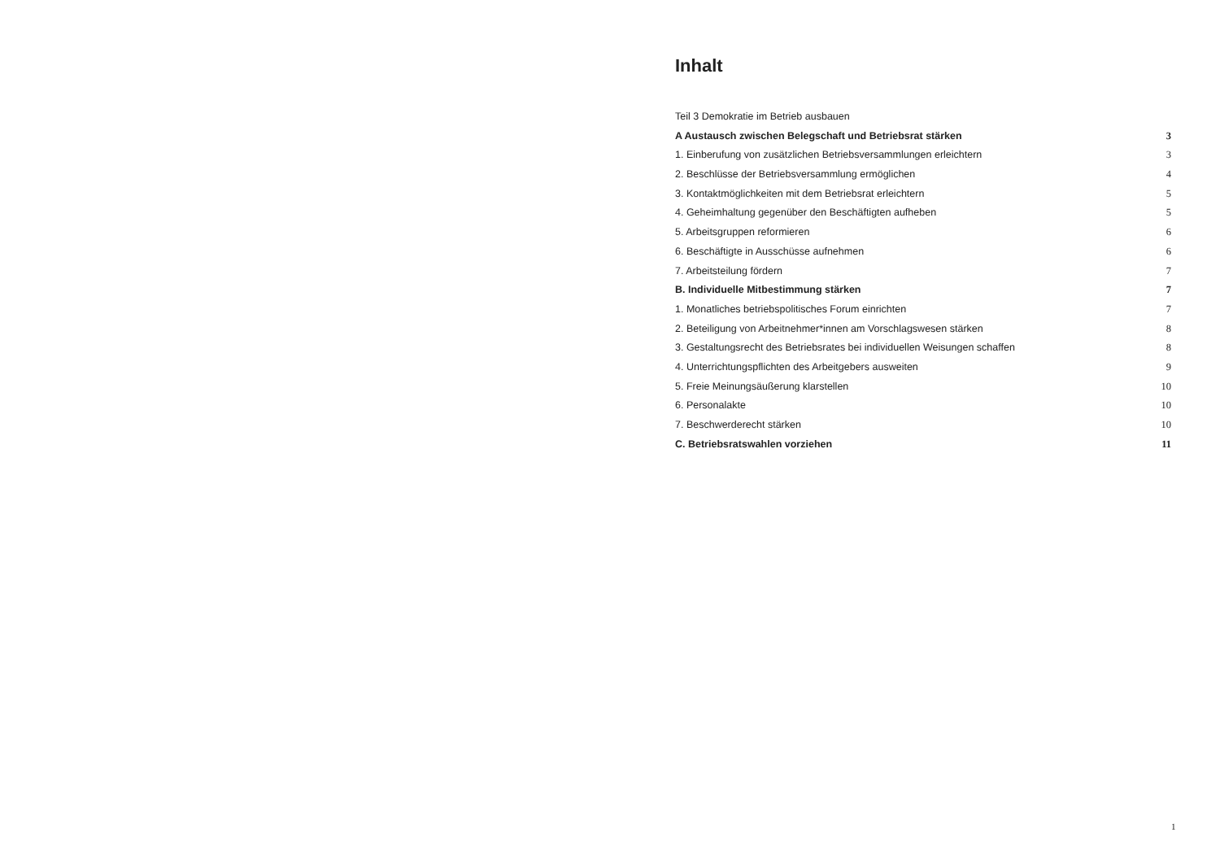Inhalt
Teil 3 Demokratie im Betrieb ausbauen
A Austausch zwischen Belegschaft und Betriebsrat stärken 3
1. Einberufung von zusätzlichen Betriebsversammlungen erleichtern 3
2. Beschlüsse der Betriebsversammlung ermöglichen 4
3. Kontaktmöglichkeiten mit dem Betriebsrat erleichtern 5
4. Geheimhaltung gegenüber den Beschäftigten aufheben 5
5. Arbeitsgruppen reformieren 6
6. Beschäftigte in Ausschüsse aufnehmen 6
7. Arbeitsteilung fördern 7
B. Individuelle Mitbestimmung stärken 7
1. Monatliches betriebspolitisches Forum einrichten 7
2. Beteiligung von Arbeitnehmer*innen am Vorschlagswesen stärken 8
3. Gestaltungsrecht des Betriebsrates bei individuellen Weisungen schaffen 8
4. Unterrichtungspflichten des Arbeitgebers ausweiten 9
5. Freie Meinungsäußerung klarstellen 10
6. Personalakte 10
7. Beschwerderecht stärken 10
C. Betriebsratswahlen vorziehen 11
1